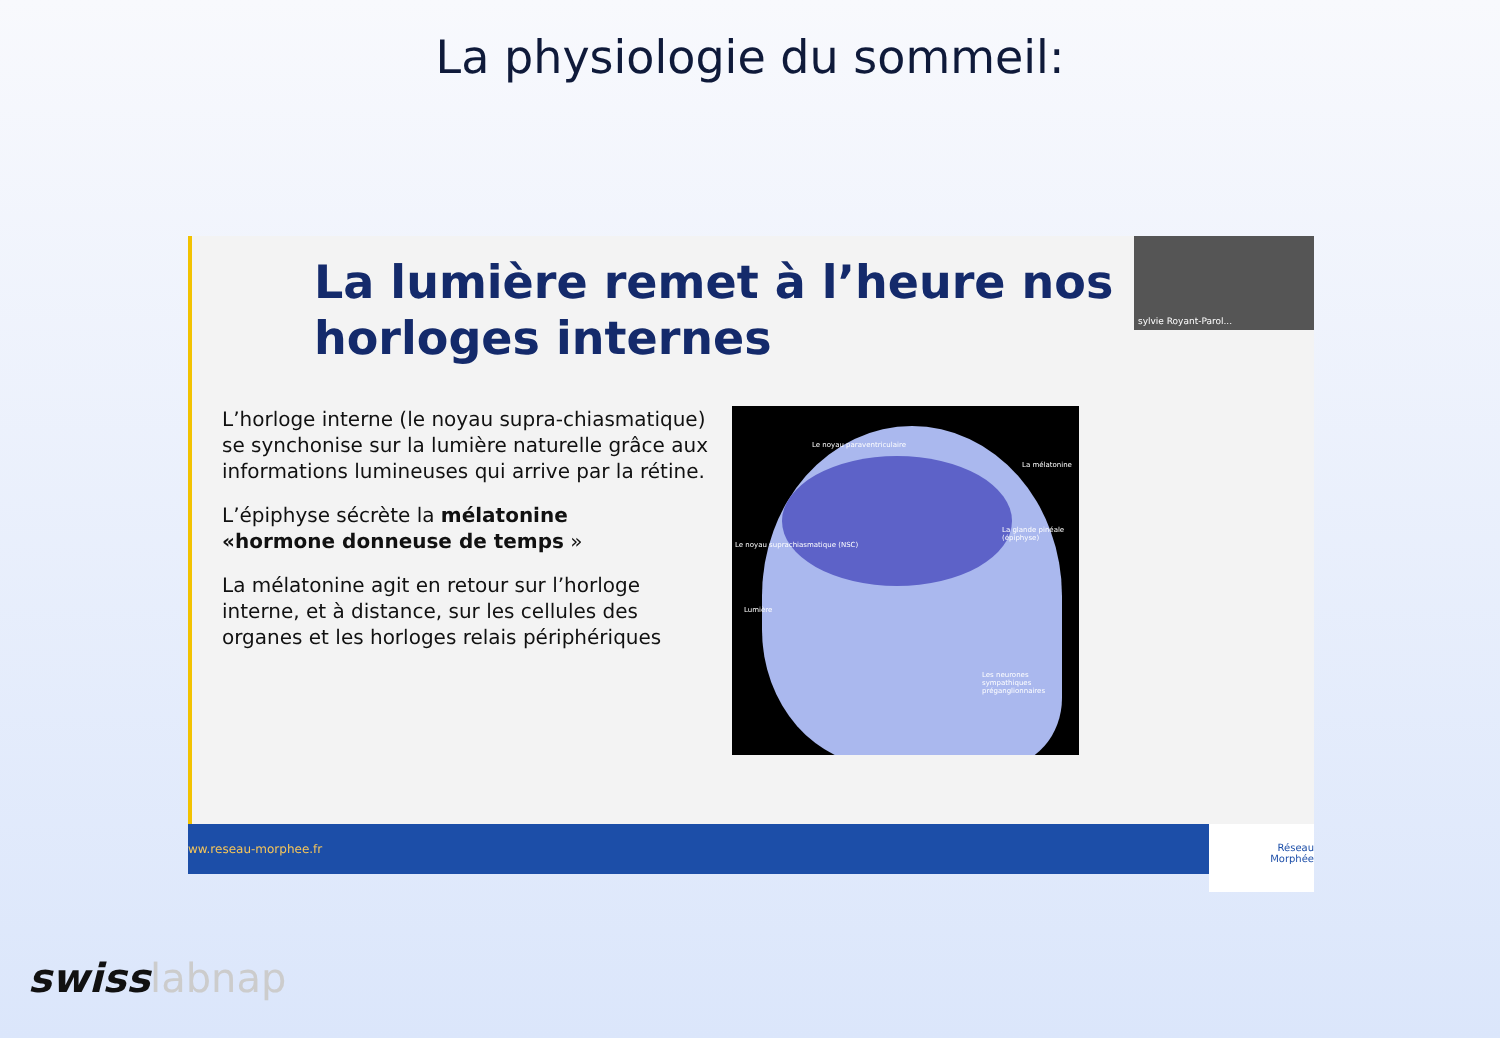La physiologie du sommeil:
La lumière remet à l’heure nos horloges internes
sylvie Royant-Parol...
L’horloge interne (le noyau supra-chiasmatique) se synchonise sur la lumière naturelle grâce aux informations lumineuses qui arrive par la rétine.
L’épiphyse sécrète la mélatonine «hormone donneuse de temps »
La mélatonine agit en retour sur l’horloge interne, et à distance, sur les cellules des organes et les horloges relais périphériques
Le noyau paraventriculaire
La mélatonine
La glande pinéale (épiphyse)
Le noyau suprachiasmatique (NSC)
Lumière
Les neurones sympathiques préganglionnaires
ww.reseau-morphee.fr
Réseau
Morphée
swisslabnap